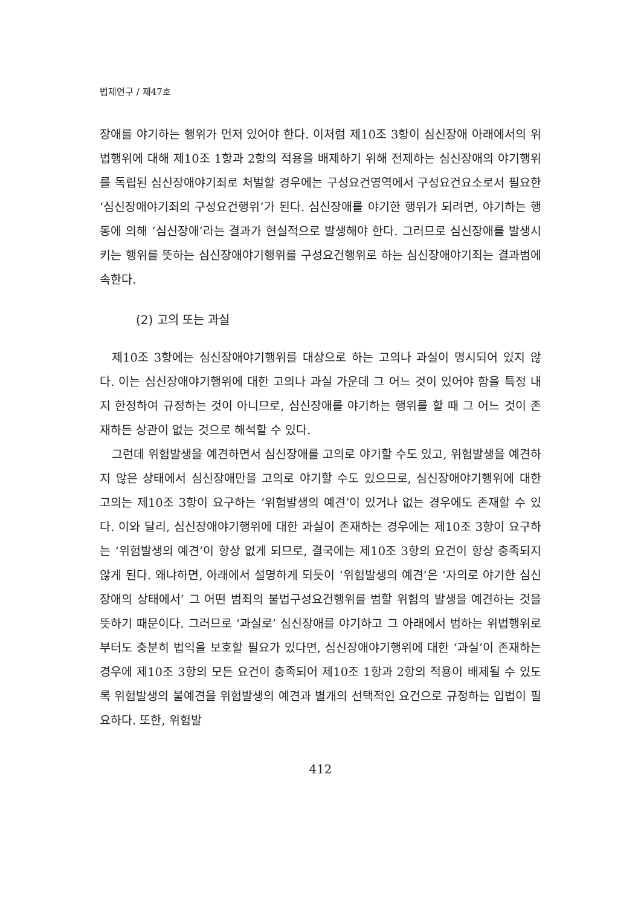법제연구 / 제47호
장애를 야기하는 행위가 먼저 있어야 한다. 이처럼 제10조 3항이 심신장애 아래에서의 위법행위에 대해 제10조 1항과 2항의 적용을 배제하기 위해 전제하는 심신장애의 야기행위를 독립된 심신장애야기죄로 처벌할 경우에는 구성요건영역에서 구성요건요소로서 필요한 ‘심신장애야기죄의 구성요건행위’가 된다. 심신장애를 야기한 행위가 되려면, 야기하는 행동에 의해 ‘심신장애’라는 결과가 현실적으로 발생해야 한다. 그러므로 심신장애를 발생시키는 행위를 뜻하는 심신장애야기행위를 구성요건행위로 하는 심신장애야기죄는 결과범에 속한다.
(2) 고의 또는 과실
제10조 3항에는 심신장애야기행위를 대상으로 하는 고의나 과실이 명시되어 있지 않다. 이는 심신장애야기행위에 대한 고의나 과실 가운데 그 어느 것이 있어야 함을 특정 내지 한정하여 규정하는 것이 아니므로, 심신장애를 야기하는 행위를 할 때 그 어느 것이 존재하든 상관이 없는 것으로 해석할 수 있다.
그런데 위험발생을 예견하면서 심신장애를 고의로 야기할 수도 있고, 위험발생을 예견하지 않은 상태에서 심신장애만을 고의로 야기할 수도 있으므로, 심신장애야기행위에 대한 고의는 제10조 3항이 요구하는 ‘위험발생의 예견’이 있거나 없는 경우에도 존재할 수 있다. 이와 달리, 심신장애야기행위에 대한 과실이 존재하는 경우에는 제10조 3항이 요구하는 ‘위험발생의 예견’이 항상 없게 되므로, 결국에는 제10조 3항의 요건이 항상 충족되지 않게 된다. 왜냐하면, 아래에서 설명하게 되듯이 ‘위험발생의 예견’은 ‘자의로 야기한 심신장애의 상태에서’ 그 어떤 범죄의 불법구성요건행위를 범할 위험의 발생을 예견하는 것을 뜻하기 때문이다. 그러므로 ‘과실로’ 심신장애를 야기하고 그 아래에서 범하는 위법행위로부터도 충분히 법익을 보호할 필요가 있다면, 심신장애야기행위에 대한 ‘과실’이 존재하는 경우에 제10조 3항의 모든 요건이 충족되어 제10조 1항과 2항의 적용이 배제될 수 있도록 위험발생의 불예견을 위험발생의 예견과 별개의 선택적인 요건으로 규정하는 입법이 필요하다. 또한, 위험발
412